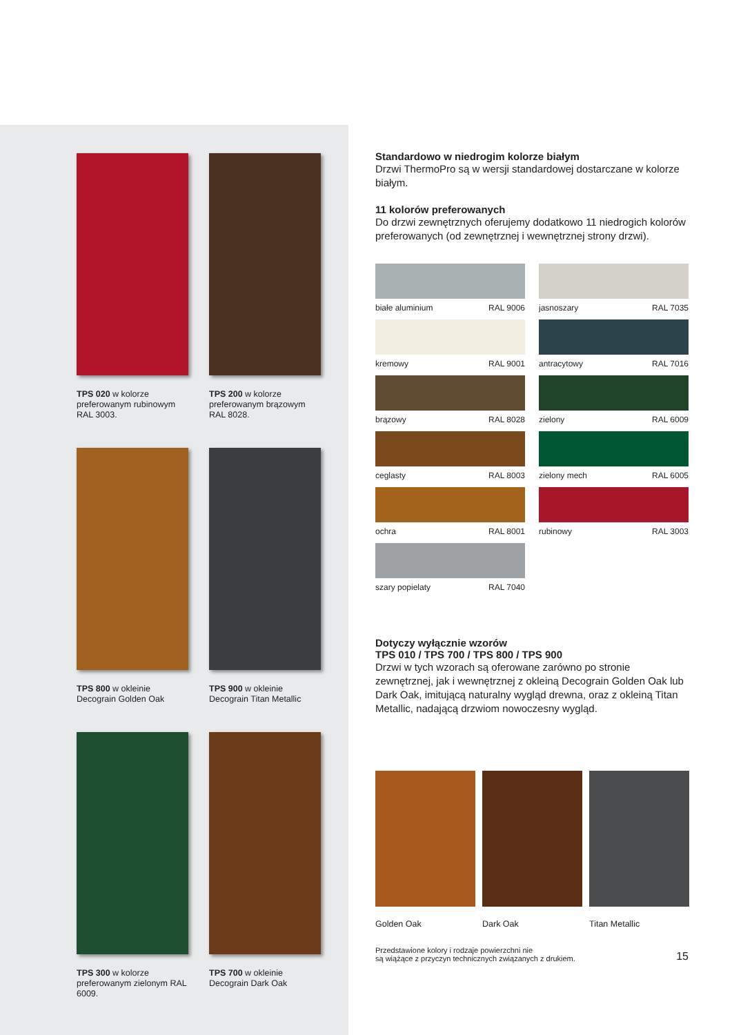TPS 020 w kolorze preferowanym rubinowym RAL 3003.
TPS 200 w kolorze preferowanym brązowym RAL 8028.
TPS 800 w okleinie Decograin Golden Oak
TPS 900 w okleinie Decograin Titan Metallic
TPS 300 w kolorze preferowanym zielonym RAL 6009.
TPS 700 w okleinie Decograin Dark Oak
Standardowo w niedrogim kolorze białym
Drzwi ThermoPro są w wersji standardowej dostarczane w kolorze białym.
11 kolorów preferowanych
Do drzwi zewnętrznych oferujemy dodatkowo 11 niedrogich kolorów preferowanych (od zewnętrznej i wewnętrznej strony drzwi).
białe aluminium RAL 9006
jasnoszary RAL 7035
kremowy RAL 9001
antracytowy RAL 7016
brązowy RAL 8028
zielony RAL 6009
ceglasty RAL 8003
zielony mech RAL 6005
ochra RAL 8001
rubinowy RAL 3003
szary popielaty RAL 7040
Dotyczy wyłącznie wzorów
TPS 010 / TPS 700 / TPS 800 / TPS 900
Drzwi w tych wzorach są oferowane zarówno po stronie zewnętrznej, jak i wewnętrznej z okleiną Decograin Golden Oak lub Dark Oak, imitującą naturalny wygląd drewna, oraz z okleiną Titan Metallic, nadającą drzwiom nowoczesny wygląd.
Golden Oak Dark Oak Titan Metallic
Przedstawione kolory i rodzaje powierzchni nie
są wiążące z przyczyn technicznych związanych z drukiem. 15